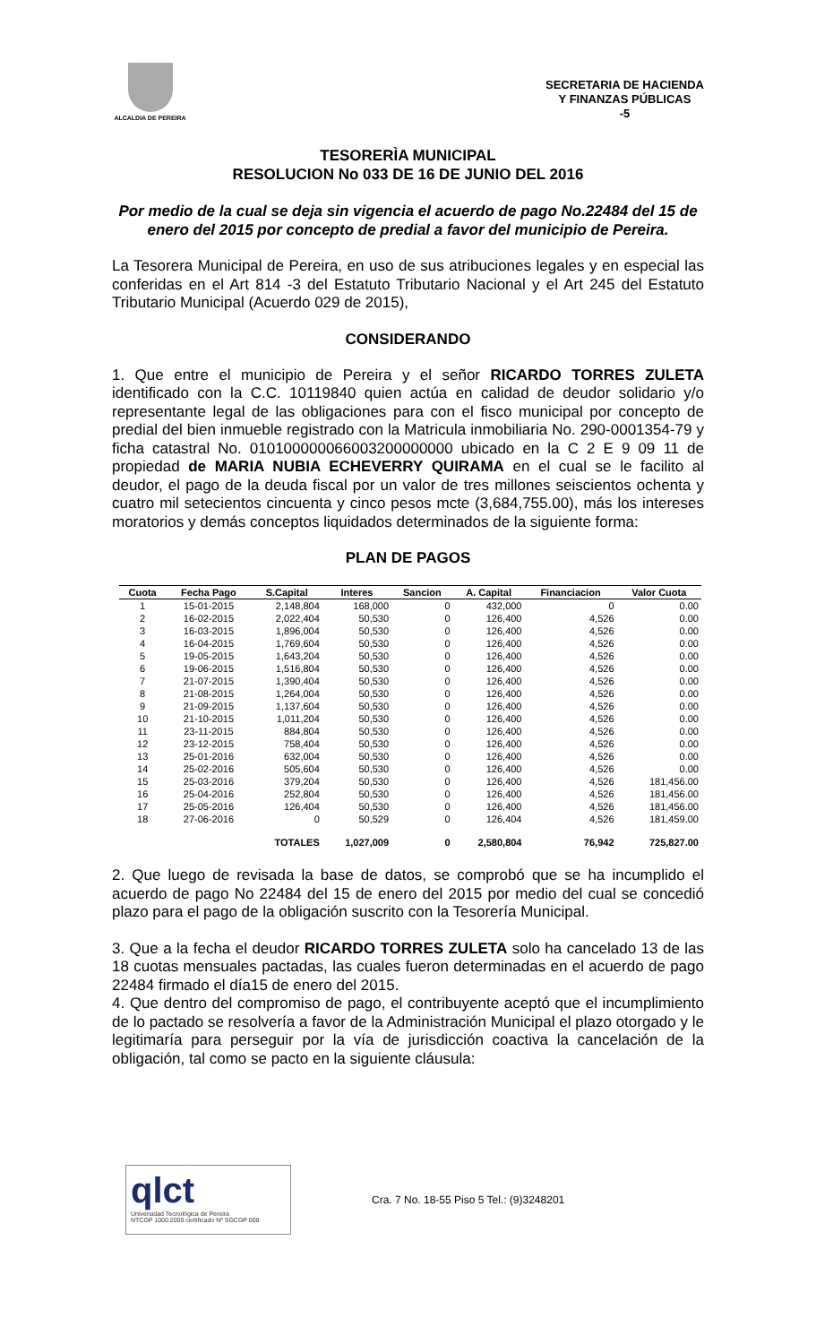ALCALDIA DE PEREIRA
SECRETARIA DE HACIENDA
Y FINANZAS PÚBLICAS
-5
TESORERÌA MUNICIPAL
RESOLUCION No 033 DE 16 DE JUNIO DEL 2016
Por medio de la cual se deja sin vigencia el acuerdo de pago No.22484 del 15 de enero del 2015 por concepto de predial a favor del municipio de Pereira.
La Tesorera Municipal de Pereira, en uso de sus atribuciones legales y en especial las conferidas en el Art 814 -3 del Estatuto Tributario Nacional y el Art 245 del Estatuto Tributario Municipal (Acuerdo 029 de 2015),
CONSIDERANDO
1. Que entre el municipio de Pereira y el señor RICARDO TORRES ZULETA identificado con la C.C. 10119840 quien actúa en calidad de deudor solidario y/o representante legal de las obligaciones para con el fisco municipal por concepto de predial del bien inmueble registrado con la Matricula inmobiliaria No. 290-0001354-79 y ficha catastral No. 010100000066003200000000 ubicado en la C 2 E 9 09 11 de propiedad de MARIA NUBIA ECHEVERRY QUIRAMA en el cual se le facilito al deudor, el pago de la deuda fiscal por un valor de tres millones seiscientos ochenta y cuatro mil setecientos cincuenta y cinco pesos mcte (3,684,755.00), más los intereses moratorios y demás conceptos liquidados determinados de la siguiente forma:
PLAN DE PAGOS
| Cuota | Fecha Pago | S.Capital | Interes | Sancion | A. Capital | Financiacion | Valor Cuota |
| --- | --- | --- | --- | --- | --- | --- | --- |
| 1 | 15-01-2015 | 2,148,804 | 168,000 | 0 | 432,000 | 0 | 0.00 |
| 2 | 16-02-2015 | 2,022,404 | 50,530 | 0 | 126,400 | 4,526 | 0.00 |
| 3 | 16-03-2015 | 1,896,004 | 50,530 | 0 | 126,400 | 4,526 | 0.00 |
| 4 | 16-04-2015 | 1,769,604 | 50,530 | 0 | 126,400 | 4,526 | 0.00 |
| 5 | 19-05-2015 | 1,643,204 | 50,530 | 0 | 126,400 | 4,526 | 0.00 |
| 6 | 19-06-2015 | 1,516,804 | 50,530 | 0 | 126,400 | 4,526 | 0.00 |
| 7 | 21-07-2015 | 1,390,404 | 50,530 | 0 | 126,400 | 4,526 | 0.00 |
| 8 | 21-08-2015 | 1,264,004 | 50,530 | 0 | 126,400 | 4,526 | 0.00 |
| 9 | 21-09-2015 | 1,137,604 | 50,530 | 0 | 126,400 | 4,526 | 0.00 |
| 10 | 21-10-2015 | 1,011,204 | 50,530 | 0 | 126,400 | 4,526 | 0.00 |
| 11 | 23-11-2015 | 884,804 | 50,530 | 0 | 126,400 | 4,526 | 0.00 |
| 12 | 23-12-2015 | 758,404 | 50,530 | 0 | 126,400 | 4,526 | 0.00 |
| 13 | 25-01-2016 | 632,004 | 50,530 | 0 | 126,400 | 4,526 | 0.00 |
| 14 | 25-02-2016 | 505,604 | 50,530 | 0 | 126,400 | 4,526 | 0.00 |
| 15 | 25-03-2016 | 379,204 | 50,530 | 0 | 126,400 | 4,526 | 181,456.00 |
| 16 | 25-04-2016 | 252,804 | 50,530 | 0 | 126,400 | 4,526 | 181,456.00 |
| 17 | 25-05-2016 | 126,404 | 50,530 | 0 | 126,400 | 4,526 | 181,456.00 |
| 18 | 27-06-2016 | 0 | 50,529 | 0 | 126,404 | 4,526 | 181,459.00 |
| | | TOTALES | 1,027,009 | 0 | 2,580,804 | 76,942 | 725,827.00 |
2. Que luego de revisada la base de datos, se comprobó que se ha incumplido el acuerdo de pago No 22484 del 15 de enero del 2015 por medio del cual se concedió plazo para el pago de la obligación suscrito con la Tesorería Municipal.
3. Que a la fecha el deudor RICARDO TORRES ZULETA solo ha cancelado 13 de las 18 cuotas mensuales pactadas, las cuales fueron determinadas en el acuerdo de pago 22484 firmado el día15 de enero del 2015.
4. Que dentro del compromiso de pago, el contribuyente aceptó que el incumplimiento de lo pactado se resolvería a favor de la Administración Municipal el plazo otorgado y le legitimaría para perseguir por la vía de jurisdicción coactiva la cancelación de la obligación, tal como se pacto en la siguiente cláusula:
qlct
Universidad Tecnológica de Pereira
NTCGP 1000:2009 certificado Nº SGCGP 008
Cra. 7 No. 18-55 Piso 5 Tel.: (9)3248201